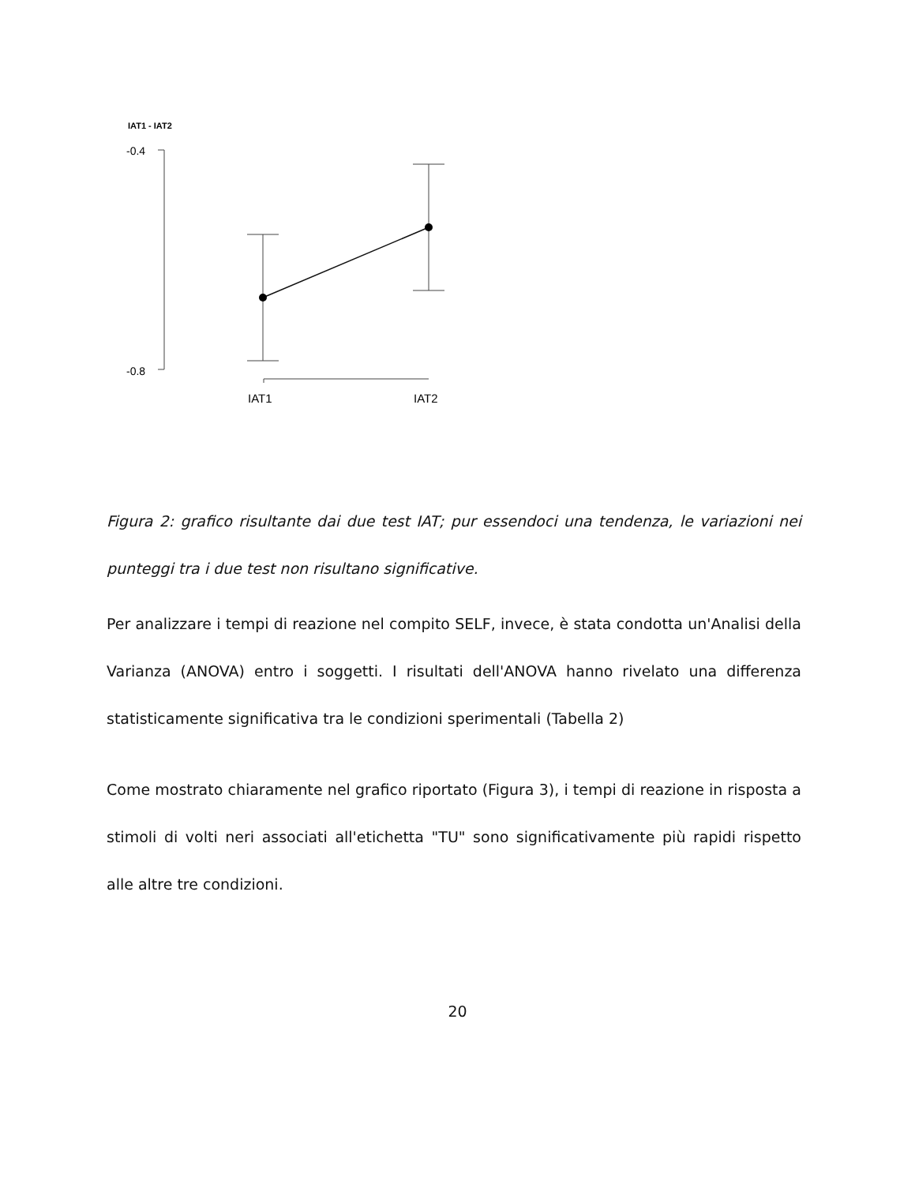IAT1 - IAT2
-0.4
-0.8
IAT1
IAT2
Figura 2: grafico risultante dai due test IAT; pur essendoci una tendenza, le variazioni nei punteggi tra i due test non risultano significative.
Per analizzare i tempi di reazione nel compito SELF, invece, è stata condotta un'Analisi della Varianza (ANOVA) entro i soggetti. I risultati dell'ANOVA hanno rivelato una differenza statisticamente significativa tra le condizioni sperimentali (Tabella 2)
Come mostrato chiaramente nel grafico riportato (Figura 3), i tempi di reazione in risposta a stimoli di volti neri associati all'etichetta "TU" sono significativamente più rapidi rispetto alle altre tre condizioni.
20